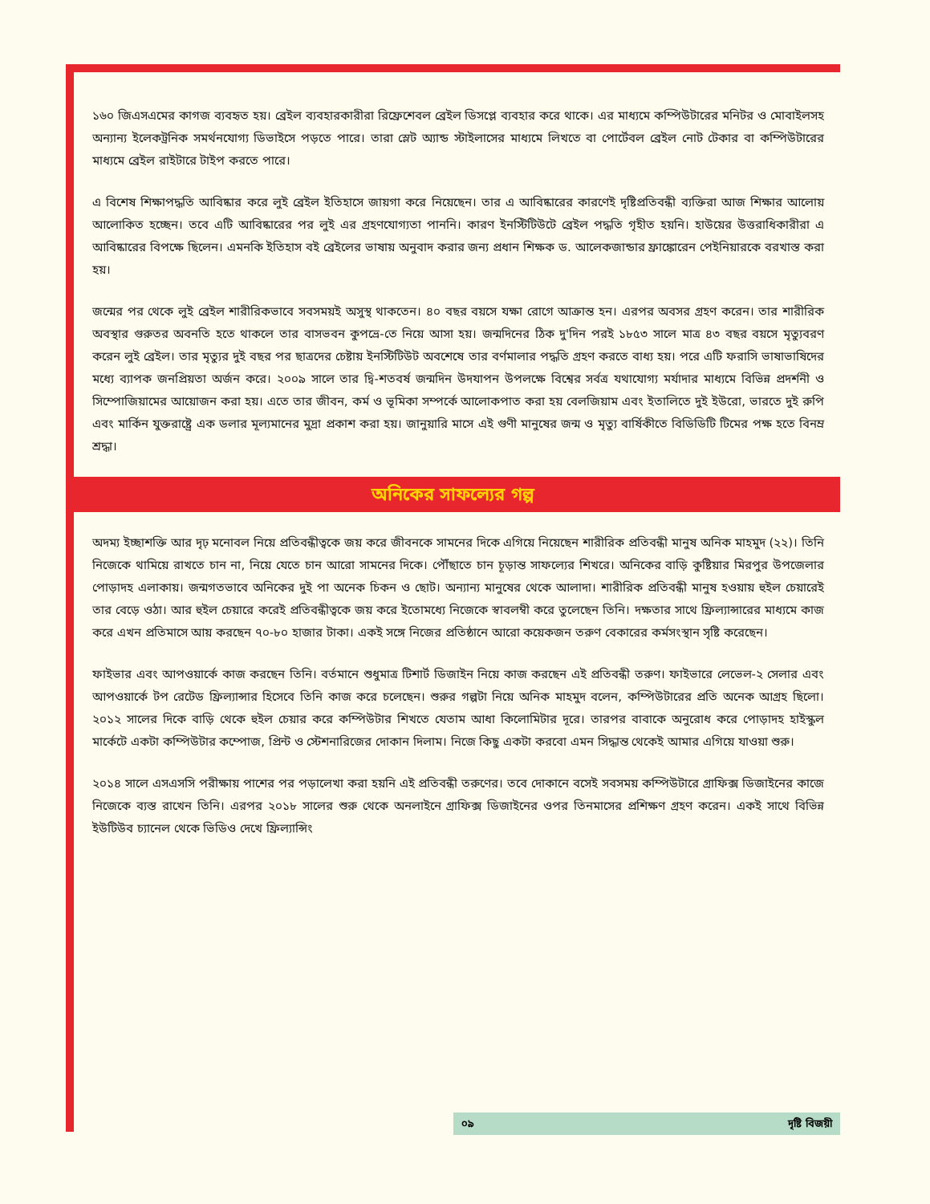১৬০ জিএসএমের কাগজ ব্যবহৃত হয়। ব্রেইল ব্যবহারকারীরা রিফ্রেশেবল ব্রেইল ডিসপ্লে ব্যবহার করে থাকে। এর মাধ্যমে কম্পিউটারের মনিটর ও মোবাইলসহ অন্যান্য ইলেকট্রনিক সমর্থনযোগ্য ডিভাইসে পড়তে পারে। তারা স্লেট অ্যান্ড স্টাইলাসের মাধ্যমে লিখতে বা পোর্টেবল ব্রেইল নোট টেকার বা কম্পিউটারের মাধ্যমে ব্রেইল রাইটারে টাইপ করতে পারে।
এ বিশেষ শিক্ষাপদ্ধতি আবিষ্কার করে লুই ব্রেইল ইতিহাসে জায়গা করে নিয়েছেন। তার এ আবিষ্কারের কারণেই দৃষ্টিপ্রতিবন্ধী ব্যক্তিরা আজ শিক্ষার আলোয় আলোকিত হচ্ছেন। তবে এটি আবিষ্কারের পর লুই এর গ্রহণযোগ্যতা পাননি। কারণ ইনস্টিটিউটে ব্রেইল পদ্ধতি গৃহীত হয়নি। হাউয়ের উত্তরাধিকারীরা এ আবিষ্কারের বিপক্ষে ছিলেন। এমনকি ইতিহাস বই ব্রেইলের ভাষায় অনুবাদ করার জন্য প্রধান শিক্ষক ড. আলেকজান্ডার ফ্রাঙ্কোরেন পেইনিয়ারকে বরখাস্ত করা হয়।
জন্মের পর থেকে লুই ব্রেইল শারীরিকভাবে সবসময়ই অসুস্থ থাকতেন। ৪০ বছর বয়সে যক্ষা রোগে আক্রান্ত হন। এরপর অবসর গ্রহণ করেন। তার শারীরিক অবস্থার গুরুতর অবনতি হতে থাকলে তার বাসভবন কুপভ্রে-তে নিয়ে আসা হয়। জন্মদিনের ঠিক দু'দিন পরই ১৮৫৩ সালে মাত্র ৪৩ বছর বয়সে মৃত্যুবরণ করেন লুই ব্রেইল। তার মৃত্যুর দুই বছর পর ছাত্রদের চেষ্টায় ইনস্টিটিউট অবশেষে তার বর্ণমালার পদ্ধতি গ্রহণ করতে বাধ্য হয়। পরে এটি ফরাসি ভাষাভাষিদের মধ্যে ব্যাপক জনপ্রিয়তা অর্জন করে। ২০০৯ সালে তার দ্বি-শতবর্ষ জন্মদিন উদযাপন উপলক্ষে বিশ্বের সর্বত্র যথাযোগ্য মর্যাদার মাধ্যমে বিভিন্ন প্রদর্শনী ও সিম্পোজিয়ামের আয়োজন করা হয়। এতে তার জীবন, কর্ম ও ভূমিকা সম্পর্কে আলোকপাত করা হয় বেলজিয়াম এবং ইতালিতে দুই ইউরো, ভারতে দুই রুপি এবং মার্কিন যুক্তরাষ্ট্রে এক ডলার মূল্যমানের মুদ্রা প্রকাশ করা হয়। জানুয়ারি মাসে এই গুণী মানুষের জন্ম ও মৃত্যু বার্ষিকীতে বিডিডিটি টিমের পক্ষ হতে বিনম্র শ্রদ্ধা।
অনিকের সাফল্যের গল্প
অদম্য ইচ্ছাশক্তি আর দৃঢ় মনোবল নিয়ে প্রতিবন্ধীত্বকে জয় করে জীবনকে সামনের দিকে এগিয়ে নিয়েছেন শারীরিক প্রতিবন্ধী মানুষ অনিক মাহমুদ (২২)। তিনি নিজেকে থামিয়ে রাখতে চান না, নিয়ে যেতে চান আরো সামনের দিকে। পৌঁছাতে চান চূড়ান্ত সাফল্যের শিখরে। অনিকের বাড়ি কুষ্টিয়ার মিরপুর উপজেলার পোড়াদহ এলাকায়। জন্মগতভাবে অনিকের দুই পা অনেক চিকন ও ছোট। অন্যান্য মানুষের থেকে আলাদা। শারীরিক প্রতিবন্ধী মানুষ হওয়ায় হুইল চেয়ারেই তার বেড়ে ওঠা। আর হুইল চেয়ারে করেই প্রতিবন্ধীত্বকে জয় করে ইতোমধ্যে নিজেকে স্বাবলম্বী করে তুলেছেন তিনি। দক্ষতার সাথে ফ্রিল্যান্সারের মাধ্যমে কাজ করে এখন প্রতিমাসে আয় করছেন ৭০-৮০ হাজার টাকা। একই সঙ্গে নিজের প্রতিষ্ঠানে আরো কয়েকজন তরুণ বেকারের কর্মসংস্থান সৃষ্টি করেছেন।
ফাইভার এবং আপওয়ার্কে কাজ করছেন তিনি। বর্তমানে শুধুমাত্র টিশার্ট ডিজাইন নিয়ে কাজ করছেন এই প্রতিবন্ধী তরুণ। ফাইভারে লেভেল-২ সেলার এবং আপওয়ার্কে টপ রেটেড ফ্রিল্যান্সার হিসেবে তিনি কাজ করে চলেছেন। শুরুর গল্পটা নিয়ে অনিক মাহমুদ বলেন, কম্পিউটারের প্রতি অনেক আগ্রহ ছিলো। ২০১২ সালের দিকে বাড়ি থেকে হুইল চেয়ার করে কম্পিউটার শিখতে যেতাম আধা কিলোমিটার দূরে। তারপর বাবাকে অনুরোধ করে পোড়াদহ হাইস্কুল মার্কেটে একটা কম্পিউটার কম্পোজ, প্রিন্ট ও স্টেশনারিজের দোকান দিলাম। নিজে কিছু একটা করবো এমন সিদ্ধান্ত থেকেই আমার এগিয়ে যাওয়া শুরু।
২০১৪ সালে এসএসসি পরীক্ষায় পাশের পর পড়ালেখা করা হয়নি এই প্রতিবন্ধী তরুণের। তবে দোকানে বসেই সবসময় কম্পিউটারে গ্রাফিক্স ডিজাইনের কাজে নিজেকে ব্যস্ত রাখেন তিনি। এরপর ২০১৮ সালের শুরু থেকে অনলাইনে গ্রাফিক্স ডিজাইনের ওপর তিনমাসের প্রশিক্ষণ গ্রহণ করেন। একই সাথে বিভিন্ন ইউটিউব চ্যানেল থেকে ভিডিও দেখে ফ্রিল্যান্সিং
০৯ দৃষ্টি বিজয়ী